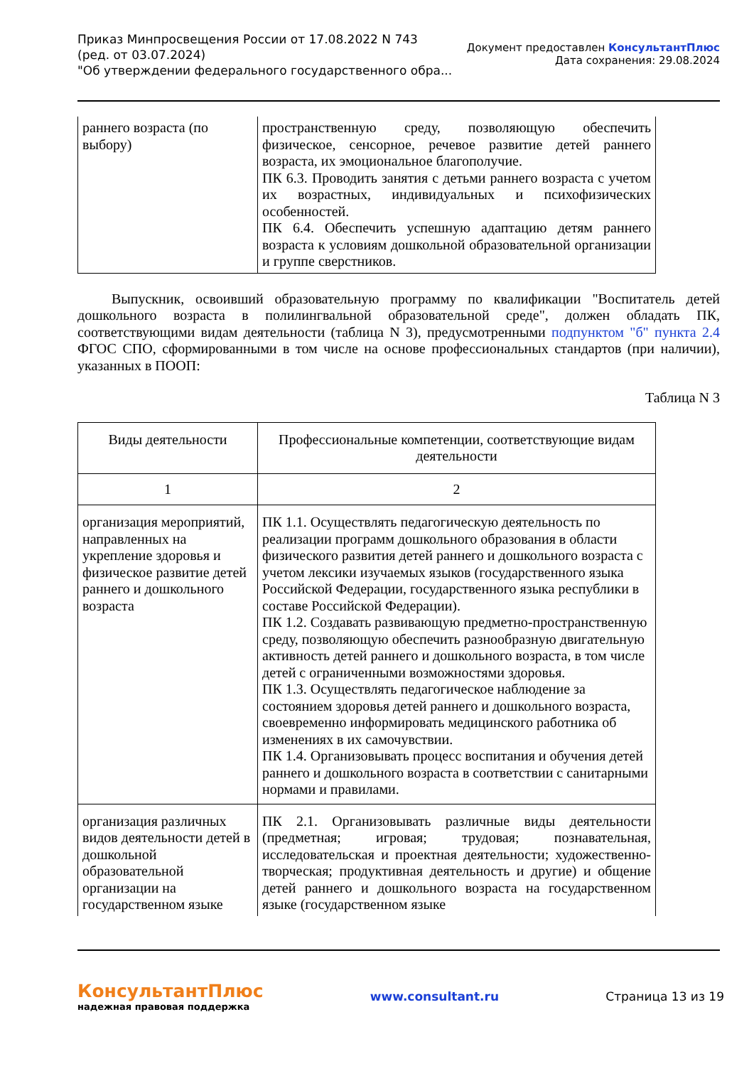Приказ Минпросвещения России от 17.08.2022 N 743
(ред. от 03.07.2024)
"Об утверждении федерального государственного обра...
Документ предоставлен КонсультантПлюс
Дата сохранения: 29.08.2024
| раннего возраста (по выбору) | пространственную среду, позволяющую обеспечить физическое, сенсорное, речевое развитие детей раннего возраста, их эмоциональное благополучие. ПК 6.3. Проводить занятия с детьми раннего возраста с учетом их возрастных, индивидуальных и психофизических особенностей. ПК 6.4. Обеспечить успешную адаптацию детям раннего возраста к условиям дошкольной образовательной организации и группе сверстников. |
Выпускник, освоивший образовательную программу по квалификации "Воспитатель детей дошкольного возраста в полилингвальной образовательной среде", должен обладать ПК, соответствующими видам деятельности (таблица N 3), предусмотренными подпунктом "б" пункта 2.4 ФГОС СПО, сформированными в том числе на основе профессиональных стандартов (при наличии), указанных в ПООП:
Таблица N 3
| Виды деятельности | Профессиональные компетенции, соответствующие видам деятельности |
| 1 | 2 |
| организация мероприятий, направленных на укрепление здоровья и физическое развитие детей раннего и дошкольного возраста | ПК 1.1. Осуществлять педагогическую деятельность по реализации программ дошкольного образования в области физического развития детей раннего и дошкольного возраста с учетом лексики изучаемых языков (государственного языка Российской Федерации, государственного языка республики в составе Российской Федерации). ПК 1.2. Создавать развивающую предметно-пространственную среду, позволяющую обеспечить разнообразную двигательную активность детей раннего и дошкольного возраста, в том числе детей с ограниченными возможностями здоровья. ПК 1.3. Осуществлять педагогическое наблюдение за состоянием здоровья детей раннего и дошкольного возраста, своевременно информировать медицинского работника об изменениях в их самочувствии. ПК 1.4. Организовывать процесс воспитания и обучения детей раннего и дошкольного возраста в соответствии с санитарными нормами и правилами. |
| организация различных видов деятельности детей в дошкольной образовательной организации на государственном языке | ПК 2.1. Организовывать различные виды деятельности (предметная; игровая; трудовая; познавательная, исследовательская и проектная деятельности; художественно-творческая; продуктивная деятельность и другие) и общение детей раннего и дошкольного возраста на государственном языке (государственном языке |
КонсультантПлюс
надежная правовая поддержка
www.consultant.ru Страница 13 из 19